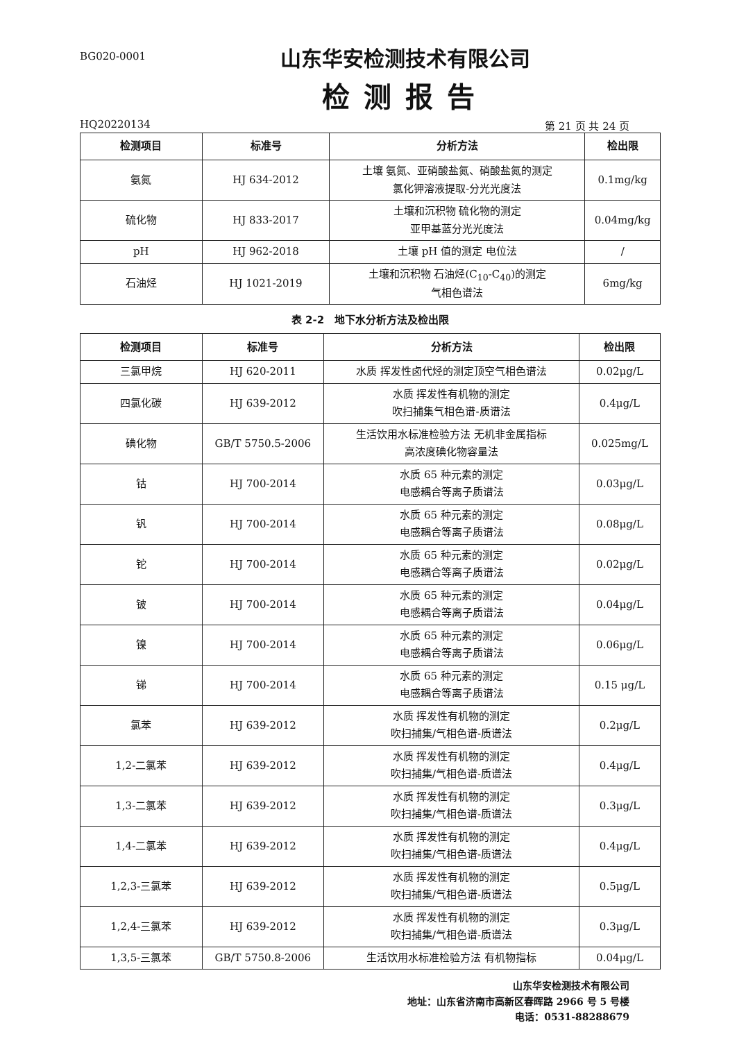BG020-0001
山东华安检测技术有限公司
检测报告
HQ20220134 第 21 页 共 24 页
| 检测项目 | 标准号 | 分析方法 | 检出限 |
| --- | --- | --- | --- |
| 氨氮 | HJ 634-2012 | 土壤 氨氮、亚硝酸盐氮、硝酸盐氮的测定 氯化钾溶液提取-分光光度法 | 0.1mg/kg |
| 硫化物 | HJ 833-2017 | 土壤和沉积物 硫化物的测定 亚甲基蓝分光光度法 | 0.04mg/kg |
| pH | HJ 962-2018 | 土壤 pH 值的测定 电位法 | / |
| 石油烃 | HJ 1021-2019 | 土壤和沉积物 石油烃(C<sub>10</sub>-C<sub>40</sub>)的测定 气相色谱法 | 6mg/kg |
表 2-2　地下水分析方法及检出限
| 检测项目 | 标准号 | 分析方法 | 检出限 |
| --- | --- | --- | --- |
| 三氯甲烷 | HJ 620-2011 | 水质 挥发性卤代烃的测定顶空气相色谱法 | 0.02μg/L |
| 四氯化碳 | HJ 639-2012 | 水质 挥发性有机物的测定 吹扫捕集气相色谱-质谱法 | 0.4μg/L |
| 碘化物 | GB/T 5750.5-2006 | 生活饮用水标准检验方法 无机非金属指标 高浓度碘化物容量法 | 0.025mg/L |
| 钴 | HJ 700-2014 | 水质 65 种元素的测定 电感耦合等离子质谱法 | 0.03μg/L |
| 钒 | HJ 700-2014 | 水质 65 种元素的测定 电感耦合等离子质谱法 | 0.08μg/L |
| 铊 | HJ 700-2014 | 水质 65 种元素的测定 电感耦合等离子质谱法 | 0.02μg/L |
| 铍 | HJ 700-2014 | 水质 65 种元素的测定 电感耦合等离子质谱法 | 0.04μg/L |
| 镍 | HJ 700-2014 | 水质 65 种元素的测定 电感耦合等离子质谱法 | 0.06μg/L |
| 锑 | HJ 700-2014 | 水质 65 种元素的测定 电感耦合等离子质谱法 | 0.15 μg/L |
| 氯苯 | HJ 639-2012 | 水质 挥发性有机物的测定 吹扫捕集/气相色谱-质谱法 | 0.2μg/L |
| 1,2-二氯苯 | HJ 639-2012 | 水质 挥发性有机物的测定 吹扫捕集/气相色谱-质谱法 | 0.4μg/L |
| 1,3-二氯苯 | HJ 639-2012 | 水质 挥发性有机物的测定 吹扫捕集/气相色谱-质谱法 | 0.3μg/L |
| 1,4-二氯苯 | HJ 639-2012 | 水质 挥发性有机物的测定 吹扫捕集/气相色谱-质谱法 | 0.4μg/L |
| 1,2,3-三氯苯 | HJ 639-2012 | 水质 挥发性有机物的测定 吹扫捕集/气相色谱-质谱法 | 0.5μg/L |
| 1,2,4-三氯苯 | HJ 639-2012 | 水质 挥发性有机物的测定 吹扫捕集/气相色谱-质谱法 | 0.3μg/L |
| 1,3,5-三氯苯 | GB/T 5750.8-2006 | 生活饮用水标准检验方法 有机物指标 | 0.04μg/L |
山东华安检测技术有限公司
地址：山东省济南市高新区春晖路 2966 号 5 号楼
电话：0531-88288679